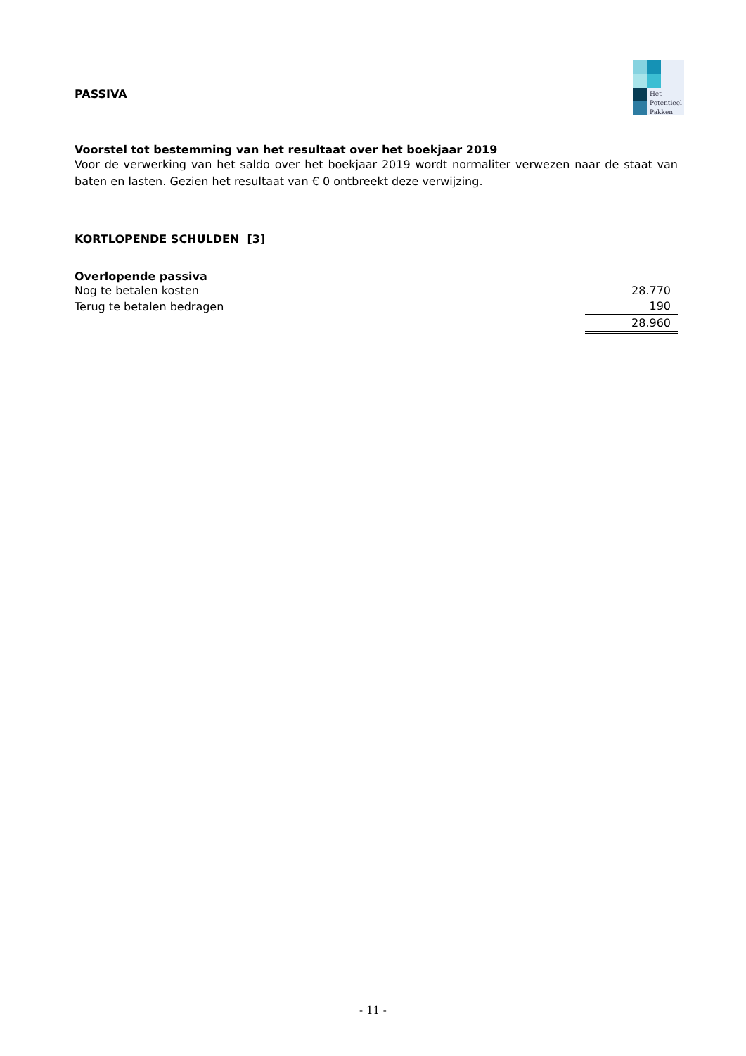Het
Potentieel
Pakken
PASSIVA
Voorstel tot bestemming van het resultaat over het boekjaar 2019
Voor de verwerking van het saldo over het boekjaar 2019 wordt normaliter verwezen naar de staat van baten en lasten. Gezien het resultaat van € 0 ontbreekt deze verwijzing.
KORTLOPENDE SCHULDEN [3]
Overlopende passiva
| Nog te betalen kosten | 28.770 |
| Terug te betalen bedragen | 190 |
| | 28.960 |
- 11 -